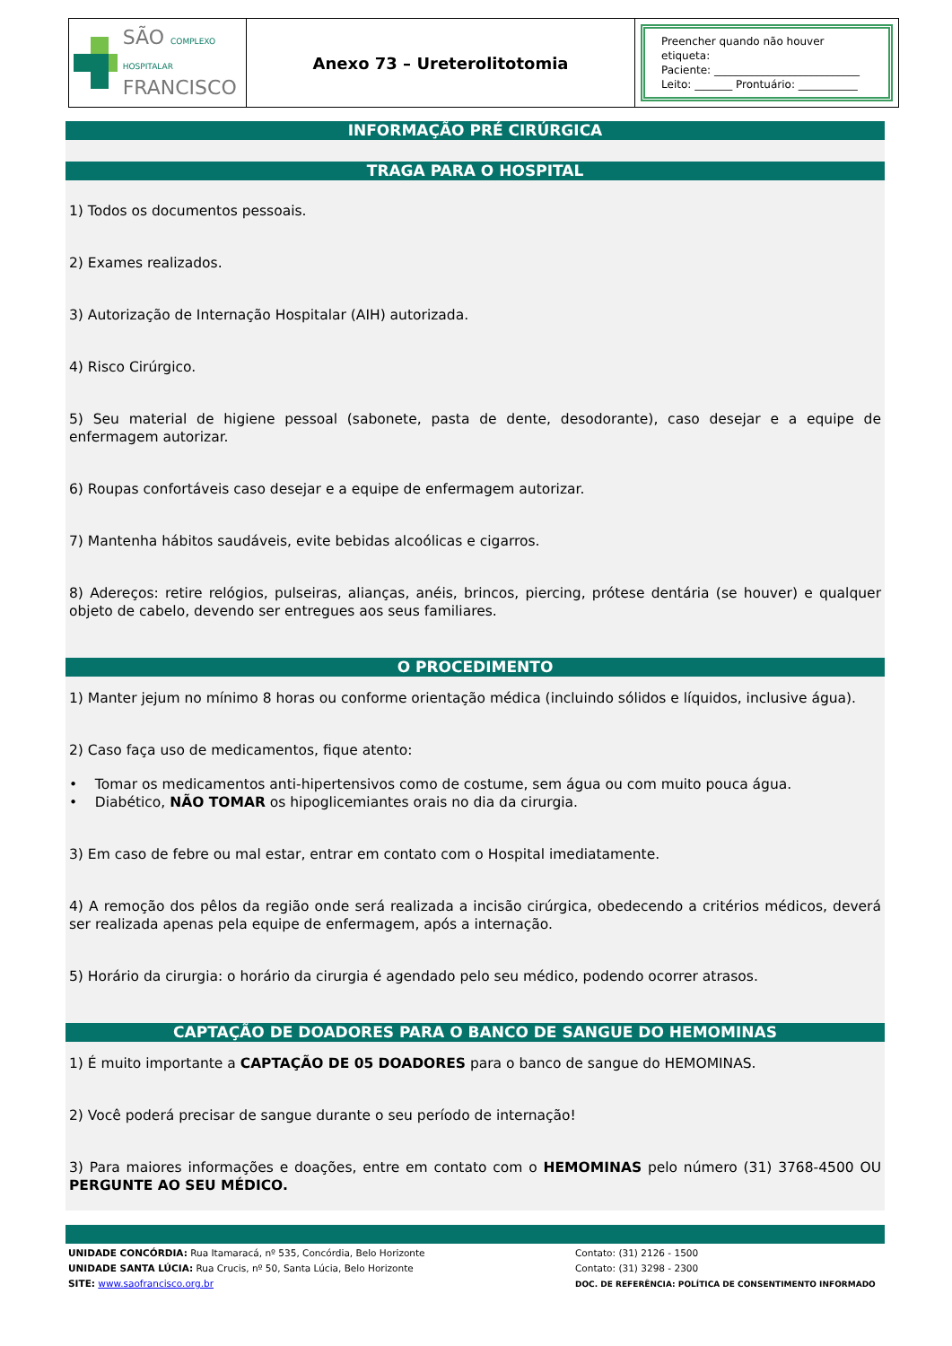| SÃO COMPLEXO HOSPITALAR FRANCISCO | Anexo 73 – Ureterolitotomia | Preencher quando não houver etiqueta: Paciente: ___________________________ Leito: _______ Prontuário: ___________ |
INFORMAÇÃO PRÉ CIRÚRGICA
TRAGA PARA O HOSPITAL
1) Todos os documentos pessoais.
2) Exames realizados.
3) Autorização de Internação Hospitalar (AIH) autorizada.
4) Risco Cirúrgico.
5) Seu material de higiene pessoal (sabonete, pasta de dente, desodorante), caso desejar e a equipe de enfermagem autorizar.
6) Roupas confortáveis caso desejar e a equipe de enfermagem autorizar.
7) Mantenha hábitos saudáveis, evite bebidas alcoólicas e cigarros.
8) Adereços: retire relógios, pulseiras, alianças, anéis, brincos, piercing, prótese dentária (se houver) e qualquer objeto de cabelo, devendo ser entregues aos seus familiares.
O PROCEDIMENTO
1) Manter jejum no mínimo 8 horas ou conforme orientação médica (incluindo sólidos e líquidos, inclusive água).
2) Caso faça uso de medicamentos, fique atento:
• Tomar os medicamentos anti-hipertensivos como de costume, sem água ou com muito pouca água.
• Diabético, NÃO TOMAR os hipoglicemiantes orais no dia da cirurgia.
3) Em caso de febre ou mal estar, entrar em contato com o Hospital imediatamente.
4) A remoção dos pêlos da região onde será realizada a incisão cirúrgica, obedecendo a critérios médicos, deverá ser realizada apenas pela equipe de enfermagem, após a internação.
5) Horário da cirurgia: o horário da cirurgia é agendado pelo seu médico, podendo ocorrer atrasos.
CAPTAÇÃO DE DOADORES PARA O BANCO DE SANGUE DO HEMOMINAS
1) É muito importante a CAPTAÇÃO DE 05 DOADORES para o banco de sangue do HEMOMINAS.
2) Você poderá precisar de sangue durante o seu período de internação!
3) Para maiores informações e doações, entre em contato com o HEMOMINAS pelo número (31) 3768-4500 OU PERGUNTE AO SEU MÉDICO.
UNIDADE CONCÓRDIA: Rua Itamaracá, nº 535, Concórdia, Belo Horizonte
UNIDADE SANTA LÚCIA: Rua Crucis, nº 50, Santa Lúcia, Belo Horizonte
SITE: www.saofrancisco.org.br
Contato: (31) 2126 - 1500
Contato: (31) 3298 - 2300
DOC. DE REFERÊNCIA: POLÍTICA DE CONSENTIMENTO INFORMADO